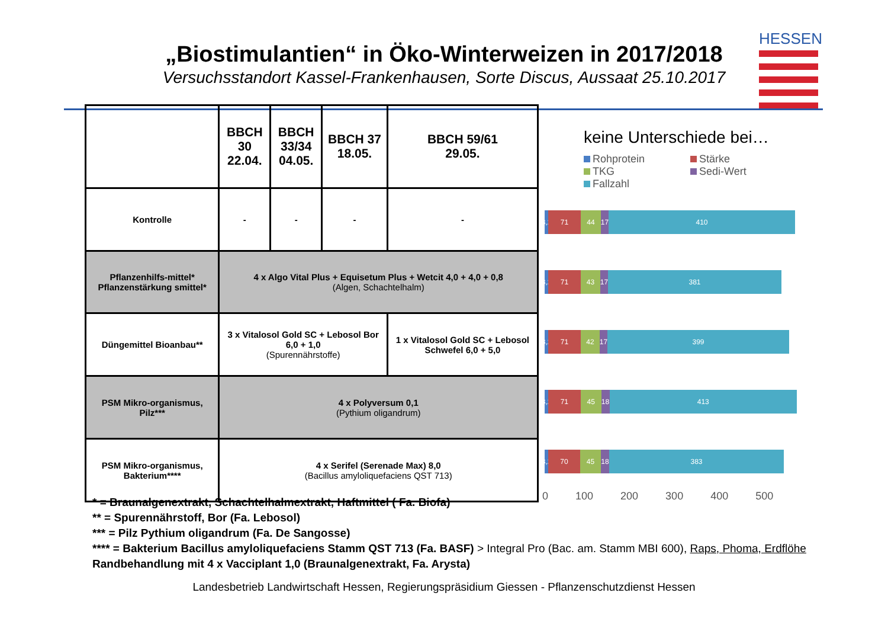„Biostimulantien“ in Öko-Winterweizen in 2017/2018
Versuchsstandort Kassel-Frankenhausen, Sorte Discus, Aussaat 25.10.2017
HESSEN
| | BBCH 30 22.04. | BBCH 33/34 04.05. | BBCH 37 18.05. | BBCH 59/61 29.05. |
| --- | --- | --- | --- | --- |
| Kontrolle | - | - | - | - |
| Pflanzenhilfs-mittel* Pflanzenstärkung smittel* | 4 x Algo Vital Plus + Equisetum Plus + Wetcit 4,0 + 4,0 + 0,8 (Algen, Schachtelhalm) | | | |
| Düngemittel Bioanbau** | 3 x Vitalosol Gold SC + Lebosol Bor 6,0 + 1,0 (Spurennährstoffe) | | | 1 x Vitalosol Gold SC + Lebosol Schwefel 6,0 + 5,0 |
| PSM Mikro-organismus, Pilz*** | 4 x Polyversum 0,1 (Pythium oligandrum) | | | |
| PSM Mikro-organismus, Bakterium**** | 4 x Serifel (Serenade Max) 8,0 (Bacillus amyloliquefaciens QST 713) | | | |
keine Unterschiede bei…
Rohprotein Stärke TKG Sedi-Wert Fallzahl
8,2
71 44 17
410
8,2
71 43 17
381
8,2
71 42 17
399
8,2
71 45 18
413
8,2
70 45 18
383
0 100 200 300 400 500
* = Braunalgenextrakt, Schachtelhalmextrakt, Haftmittel ( Fa. Biofa)
** = Spurennährstoff, Bor (Fa. Lebosol)
*** = Pilz Pythium oligandrum (Fa. De Sangosse)
**** = Bakterium Bacillus amyloliquefaciens Stamm QST 713 (Fa. BASF) > Integral Pro (Bac. am. Stamm MBI 600), Raps, Phoma, Erdflöhe
Randbehandlung mit 4 x Vacciplant 1,0 (Braunalgenextrakt, Fa. Arysta)
Landesbetrieb Landwirtschaft Hessen, Regierungspräsidium Giessen - Pflanzenschutzdienst Hessen